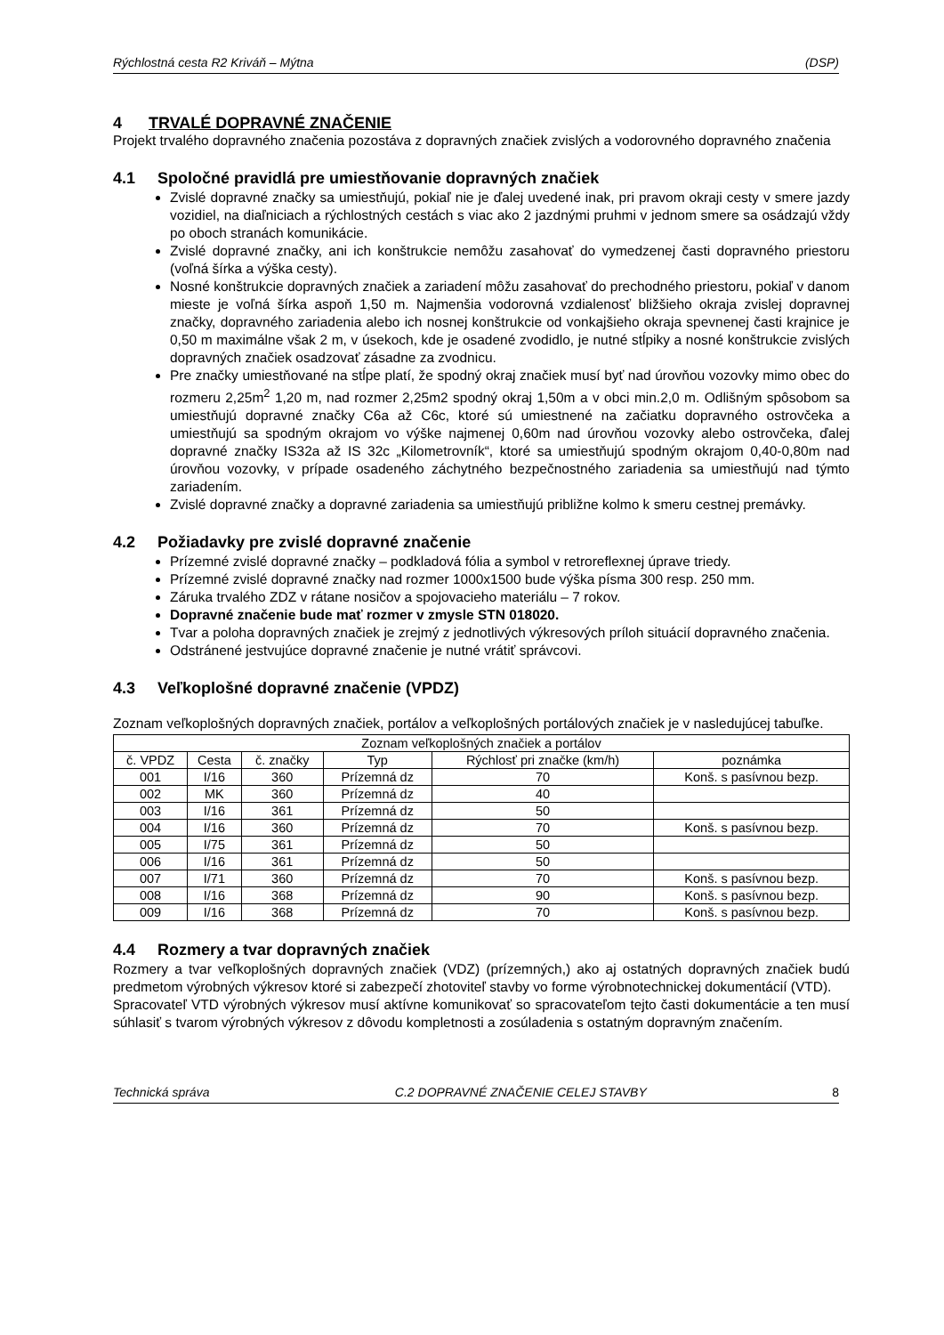Rýchlostná cesta R2 Kriváň – Mýtna (DSP)
4 TRVALÉ DOPRAVNÉ ZNAČENIE
Projekt trvalého dopravného značenia pozostáva z dopravných značiek zvislých a vodorovného dopravného značenia
4.1 Spoločné pravidlá pre umiestňovanie dopravných značiek
Zvislé dopravné značky sa umiestňujú, pokiaľ nie je ďalej uvedené inak, pri pravom okraji cesty v smere jazdy vozidiel, na diaľniciach a rýchlostných cestách s viac ako 2 jazdnými pruhmi v jednom smere sa osádzajú vždy po oboch stranách komunikácie.
Zvislé dopravné značky, ani ich konštrukcie nemôžu zasahovať do vymedzenej časti dopravného priestoru (voľná šírka a výška cesty).
Nosné konštrukcie dopravných značiek a zariadení môžu zasahovať do prechodného priestoru, pokiaľ v danom mieste je voľná šírka aspoň 1,50 m. Najmenšia vodorovná vzdialenosť bližšieho okraja zvislej dopravnej značky, dopravného zariadenia alebo ich nosnej konštrukcie od vonkajšieho okraja spevnenej časti krajnice je 0,50 m maximálne však 2 m, v úsekoch, kde je osadené zvodidlo, je nutné stĺpiky a nosné konštrukcie zvislých dopravných značiek osadzovať zásadne za zvodnicu.
Pre značky umiestňované na stĺpe platí, že spodný okraj značiek musí byť nad úrovňou vozovky mimo obec do rozmeru 2,25m<sup>2</sup> 1,20 m, nad rozmer 2,25m2 spodný okraj 1,50m a v obci min.2,0 m. Odlišným spôsobom sa umiestňujú dopravné značky C6a až C6c, ktoré sú umiestnené na začiatku dopravného ostrovčeka a umiestňujú sa spodným okrajom vo výške najmenej 0,60m nad úrovňou vozovky alebo ostrovčeka, ďalej dopravné značky IS32a až IS 32c „Kilometrovník“, ktoré sa umiestňujú spodným okrajom 0,40-0,80m nad úrovňou vozovky, v prípade osadeného záchytného bezpečnostného zariadenia sa umiestňujú nad týmto zariadením.
Zvislé dopravné značky a dopravné zariadenia sa umiestňujú približne kolmo k smeru cestnej premávky.
4.2 Požiadavky pre zvislé dopravné značenie
Prízemné zvislé dopravné značky – podkladová fólia a symbol v retroreflexnej úprave triedy.
Prízemné zvislé dopravné značky nad rozmer 1000x1500 bude výška písma 300 resp. 250 mm.
Záruka trvalého ZDZ v rátane nosičov a spojovacieho materiálu – 7 rokov.
Dopravné značenie bude mať rozmer v zmysle STN 018020.
Tvar a poloha dopravných značiek je zrejmý z jednotlivých výkresových príloh situácií dopravného značenia.
Odstránené jestvujúce dopravné značenie je nutné vrátiť správcovi.
4.3 Veľkoplošné dopravné značenie (VPDZ)
Zoznam veľkoplošných dopravných značiek, portálov a veľkoplošných portálových značiek je v nasledujúcej tabuľke.
| Zoznam veľkoplošných značiek a portálov | | | | | |
| --- | --- | --- | --- | --- | --- |
| č. VPDZ | Cesta | č. značky | Typ | Rýchlosť pri značke (km/h) | poznámka |
| 001 | I/16 | 360 | Prízemná dz | 70 | Konš. s pasívnou bezp. |
| 002 | MK | 360 | Prízemná dz | 40 | |
| 003 | I/16 | 361 | Prízemná dz | 50 | |
| 004 | I/16 | 360 | Prízemná dz | 70 | Konš. s pasívnou bezp. |
| 005 | I/75 | 361 | Prízemná dz | 50 | |
| 006 | I/16 | 361 | Prízemná dz | 50 | |
| 007 | I/71 | 360 | Prízemná dz | 70 | Konš. s pasívnou bezp. |
| 008 | I/16 | 368 | Prízemná dz | 90 | Konš. s pasívnou bezp. |
| 009 | I/16 | 368 | Prízemná dz | 70 | Konš. s pasívnou bezp. |
4.4 Rozmery a tvar dopravných značiek
Rozmery a tvar veľkoplošných dopravných značiek (VDZ) (prízemných,) ako aj ostatných dopravných značiek budú predmetom výrobných výkresov ktoré si zabezpečí zhotoviteľ stavby vo forme výrobnotechnickej dokumentácií (VTD).
Spracovateľ VTD výrobných výkresov musí aktívne komunikovať so spracovateľom tejto časti dokumentácie a ten musí súhlasiť s tvarom výrobných výkresov z dôvodu kompletnosti a zosúladenia s ostatným dopravným značením.
Technická správa C.2 DOPRAVNÉ ZNAČENIE CELEJ STAVBY 8